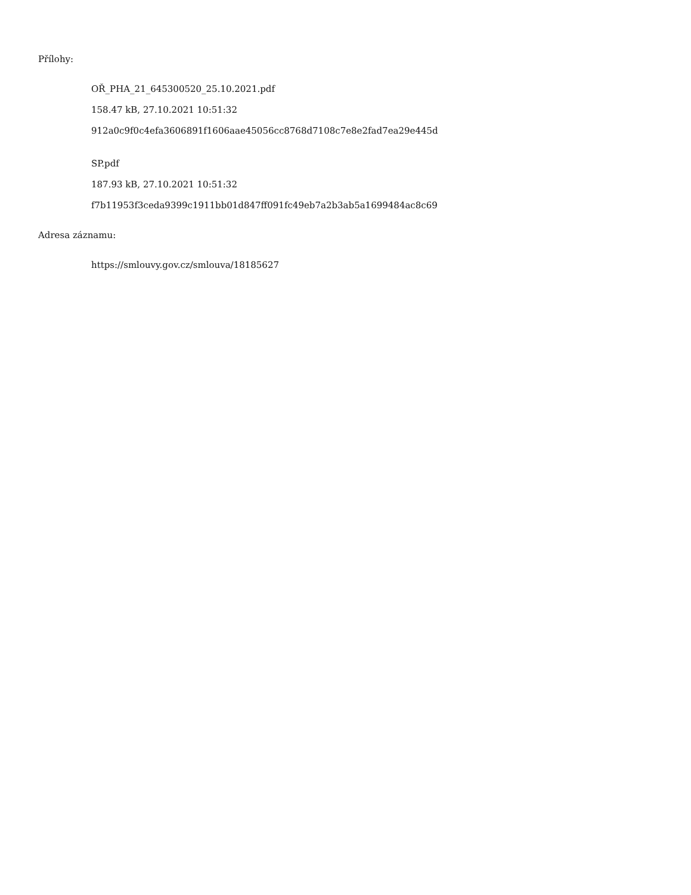Přílohy:
OŘ_PHA_21_645300520_25.10.2021.pdf
158.47 kB, 27.10.2021 10:51:32
912a0c9f0c4efa3606891f1606aae45056cc8768d7108c7e8e2fad7ea29e445d
SP.pdf
187.93 kB, 27.10.2021 10:51:32
f7b11953f3ceda9399c1911bb01d847ff091fc49eb7a2b3ab5a1699484ac8c69
Adresa záznamu:
https://smlouvy.gov.cz/smlouva/18185627